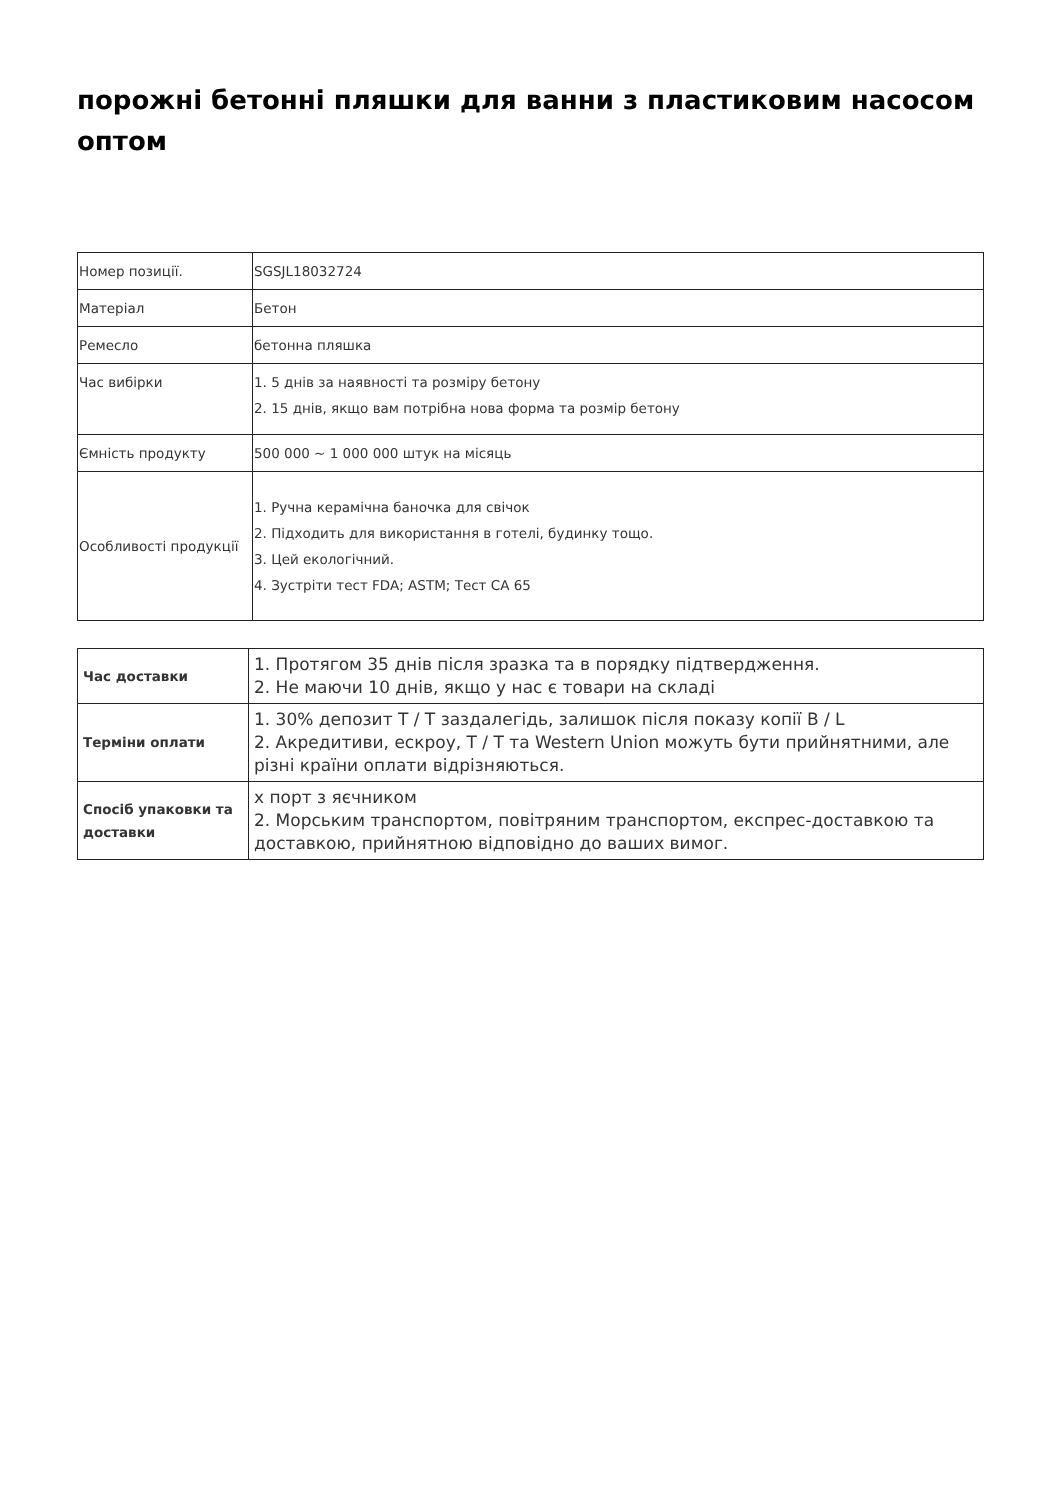порожні бетонні пляшки для ванни з пластиковим насосом оптом
| Номер позиції. | SGSJL18032724 |
| Матеріал | Бетон |
| Ремесло | бетонна пляшка |
| Час вибірки | 1. 5 днів за наявності та розміру бетону 2. 15 днів, якщо вам потрібна нова форма та розмір бетону |
| Ємність продукту | 500 000 ~ 1 000 000 штук на місяць |
| Особливості продукції | 1. Ручна керамічна баночка для свічок 2. Підходить для використання в готелі, будинку тощо. 3. Цей екологічний. 4. Зустріти тест FDA; ASTM; Тест CA 65 |
| Час доставки | 1. Протягом 35 днів після зразка та в порядку підтвердження. 2. Не маючи 10 днів, якщо у нас є товари на складі |
| Терміни оплати | 1. 30% депозит T / T заздалегідь, залишок після показу копії B / L 2. Акредитиви, ескроу, T / T та Western Union можуть бути прийнятними, але різні країни оплати відрізняються. |
| Спосіб упаковки та доставки | х порт з яєчником 2. Морським транспортом, повітряним транспортом, експрес-доставкою та доставкою, прийнятною відповідно до ваших вимог. |